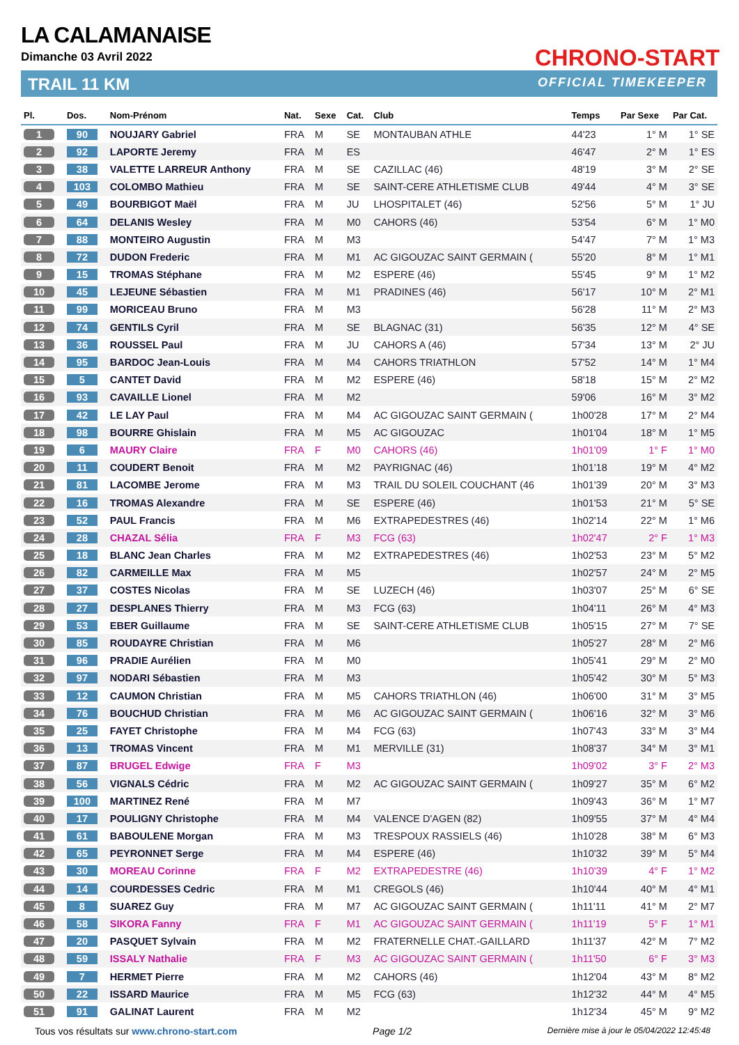LA CALAMANAISE
Dimanche 03 Avril 2022
TRAIL 11 KM
CHRONO-START
OFFICIAL TIMEKEEPER
| Pl. | Dos. | Nom-Prénom | Nat. | Sexe | Cat. | Club | Temps | Par Sexe | Par Cat. |
| --- | --- | --- | --- | --- | --- | --- | --- | --- | --- |
| 1 | 90 | NOUJARY Gabriel | FRA | M | SE | MONTAUBAN ATHLE | 44'23 | 1° M | 1° SE |
| 2 | 92 | LAPORTE Jeremy | FRA | M | ES | | 46'47 | 2° M | 1° ES |
| 3 | 38 | VALETTE LARREUR Anthony | FRA | M | SE | CAZILLAC (46) | 48'19 | 3° M | 2° SE |
| 4 | 103 | COLOMBO Mathieu | FRA | M | SE | SAINT-CERE ATHLETISME CLUB | 49'44 | 4° M | 3° SE |
| 5 | 49 | BOURBIGOT Maël | FRA | M | JU | LHOSPITALET (46) | 52'56 | 5° M | 1° JU |
| 6 | 64 | DELANIS Wesley | FRA | M | M0 | CAHORS (46) | 53'54 | 6° M | 1° M0 |
| 7 | 88 | MONTEIRO Augustin | FRA | M | M3 | | 54'47 | 7° M | 1° M3 |
| 8 | 72 | DUDON Frederic | FRA | M | M1 | AC GIGOUZAC SAINT GERMAIN ( | 55'20 | 8° M | 1° M1 |
| 9 | 15 | TROMAS Stéphane | FRA | M | M2 | ESPERE (46) | 55'45 | 9° M | 1° M2 |
| 10 | 45 | LEJEUNE Sébastien | FRA | M | M1 | PRADINES (46) | 56'17 | 10° M | 2° M1 |
| 11 | 99 | MORICEAU Bruno | FRA | M | M3 | | 56'28 | 11° M | 2° M3 |
| 12 | 74 | GENTILS Cyril | FRA | M | SE | BLAGNAC (31) | 56'35 | 12° M | 4° SE |
| 13 | 36 | ROUSSEL Paul | FRA | M | JU | CAHORS A (46) | 57'34 | 13° M | 2° JU |
| 14 | 95 | BARDOC Jean-Louis | FRA | M | M4 | CAHORS TRIATHLON | 57'52 | 14° M | 1° M4 |
| 15 | 5 | CANTET David | FRA | M | M2 | ESPERE (46) | 58'18 | 15° M | 2° M2 |
| 16 | 93 | CAVAILLE Lionel | FRA | M | M2 | | 59'06 | 16° M | 3° M2 |
| 17 | 42 | LE LAY Paul | FRA | M | M4 | AC GIGOUZAC SAINT GERMAIN ( | 1h00'28 | 17° M | 2° M4 |
| 18 | 98 | BOURRE Ghislain | FRA | M | M5 | AC GIGOUZAC | 1h01'04 | 18° M | 1° M5 |
| 19 | 6 | MAURY Claire | FRA | F | M0 | CAHORS (46) | 1h01'09 | 1° F | 1° M0 |
| 20 | 11 | COUDERT Benoit | FRA | M | M2 | PAYRIGNAC (46) | 1h01'18 | 19° M | 4° M2 |
| 21 | 81 | LACOMBE Jerome | FRA | M | M3 | TRAIL DU SOLEIL COUCHANT (46 | 1h01'39 | 20° M | 3° M3 |
| 22 | 16 | TROMAS Alexandre | FRA | M | SE | ESPERE (46) | 1h01'53 | 21° M | 5° SE |
| 23 | 52 | PAUL Francis | FRA | M | M6 | EXTRAPEDESTRES (46) | 1h02'14 | 22° M | 1° M6 |
| 24 | 28 | CHAZAL Sélia | FRA | F | M3 | FCG (63) | 1h02'47 | 2° F | 1° M3 |
| 25 | 18 | BLANC Jean Charles | FRA | M | M2 | EXTRAPEDESTRES (46) | 1h02'53 | 23° M | 5° M2 |
| 26 | 82 | CARMEILLE Max | FRA | M | M5 | | 1h02'57 | 24° M | 2° M5 |
| 27 | 37 | COSTES Nicolas | FRA | M | SE | LUZECH (46) | 1h03'07 | 25° M | 6° SE |
| 28 | 27 | DESPLANES Thierry | FRA | M | M3 | FCG (63) | 1h04'11 | 26° M | 4° M3 |
| 29 | 53 | EBER Guillaume | FRA | M | SE | SAINT-CERE ATHLETISME CLUB | 1h05'15 | 27° M | 7° SE |
| 30 | 85 | ROUDAYRE Christian | FRA | M | M6 | | 1h05'27 | 28° M | 2° M6 |
| 31 | 96 | PRADIE Aurélien | FRA | M | M0 | | 1h05'41 | 29° M | 2° M0 |
| 32 | 97 | NODARI Sébastien | FRA | M | M3 | | 1h05'42 | 30° M | 5° M3 |
| 33 | 12 | CAUMON Christian | FRA | M | M5 | CAHORS TRIATHLON (46) | 1h06'00 | 31° M | 3° M5 |
| 34 | 76 | BOUCHUD Christian | FRA | M | M6 | AC GIGOUZAC SAINT GERMAIN ( | 1h06'16 | 32° M | 3° M6 |
| 35 | 25 | FAYET Christophe | FRA | M | M4 | FCG (63) | 1h07'43 | 33° M | 3° M4 |
| 36 | 13 | TROMAS Vincent | FRA | M | M1 | MERVILLE (31) | 1h08'37 | 34° M | 3° M1 |
| 37 | 87 | BRUGEL Edwige | FRA | F | M3 | | 1h09'02 | 3° F | 2° M3 |
| 38 | 56 | VIGNALS Cédric | FRA | M | M2 | AC GIGOUZAC SAINT GERMAIN ( | 1h09'27 | 35° M | 6° M2 |
| 39 | 100 | MARTINEZ René | FRA | M | M7 | | 1h09'43 | 36° M | 1° M7 |
| 40 | 17 | POULIGNY Christophe | FRA | M | M4 | VALENCE D'AGEN (82) | 1h09'55 | 37° M | 4° M4 |
| 41 | 61 | BABOULENE Morgan | FRA | M | M3 | TRESPOUX RASSIELS (46) | 1h10'28 | 38° M | 6° M3 |
| 42 | 65 | PEYRONNET Serge | FRA | M | M4 | ESPERE (46) | 1h10'32 | 39° M | 5° M4 |
| 43 | 30 | MOREAU Corinne | FRA | F | M2 | EXTRAPEDESTRE (46) | 1h10'39 | 4° F | 1° M2 |
| 44 | 14 | COURDESSES Cedric | FRA | M | M1 | CREGOLS (46) | 1h10'44 | 40° M | 4° M1 |
| 45 | 8 | SUAREZ Guy | FRA | M | M7 | AC GIGOUZAC SAINT GERMAIN ( | 1h11'11 | 41° M | 2° M7 |
| 46 | 58 | SIKORA Fanny | FRA | F | M1 | AC GIGOUZAC SAINT GERMAIN ( | 1h11'19 | 5° F | 1° M1 |
| 47 | 20 | PASQUET Sylvain | FRA | M | M2 | FRATERNELLE CHAT.-GAILLARD | 1h11'37 | 42° M | 7° M2 |
| 48 | 59 | ISSALY Nathalie | FRA | F | M3 | AC GIGOUZAC SAINT GERMAIN ( | 1h11'50 | 6° F | 3° M3 |
| 49 | 7 | HERMET Pierre | FRA | M | M2 | CAHORS (46) | 1h12'04 | 43° M | 8° M2 |
| 50 | 22 | ISSARD Maurice | FRA | M | M5 | FCG (63) | 1h12'32 | 44° M | 4° M5 |
| 51 | 91 | GALINAT Laurent | FRA | M | M2 | | 1h12'34 | 45° M | 9° M2 |
Tous vos résultats sur www.chrono-start.com Page 1/2 Dernière mise à jour le 05/04/2022 12:45:48